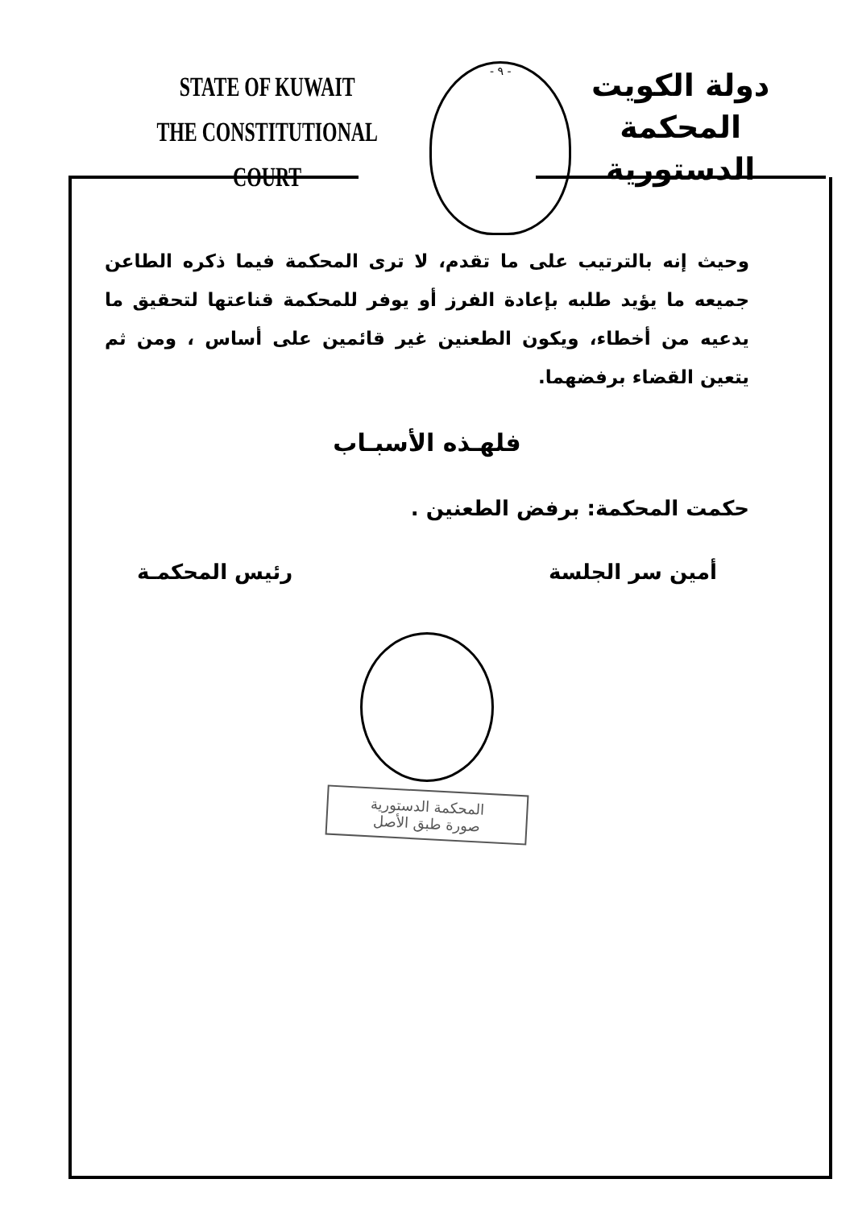STATE OF KUWAIT
THE CONSTITUTIONAL COURT
- ٩ -
دولة الكويت
المحكمة الدستورية
وحيث إنه بالترتيب على ما تقدم، لا ترى المحكمة فيما ذكره الطاعن جميعه ما يؤيد طلبه بإعادة الفرز أو يوفر للمحكمة قناعتها لتحقيق ما يدعيه من أخطاء، ويكون الطعنين غير قائمين على أساس ، ومن ثم يتعين القضاء برفضهما.
فلهـذه الأسبـاب
حكمت المحكمة: برفض الطعنين .
أمين سر الجلسة رئيس المحكمـة
المحكمة الدستورية
صورة طبق الأصل